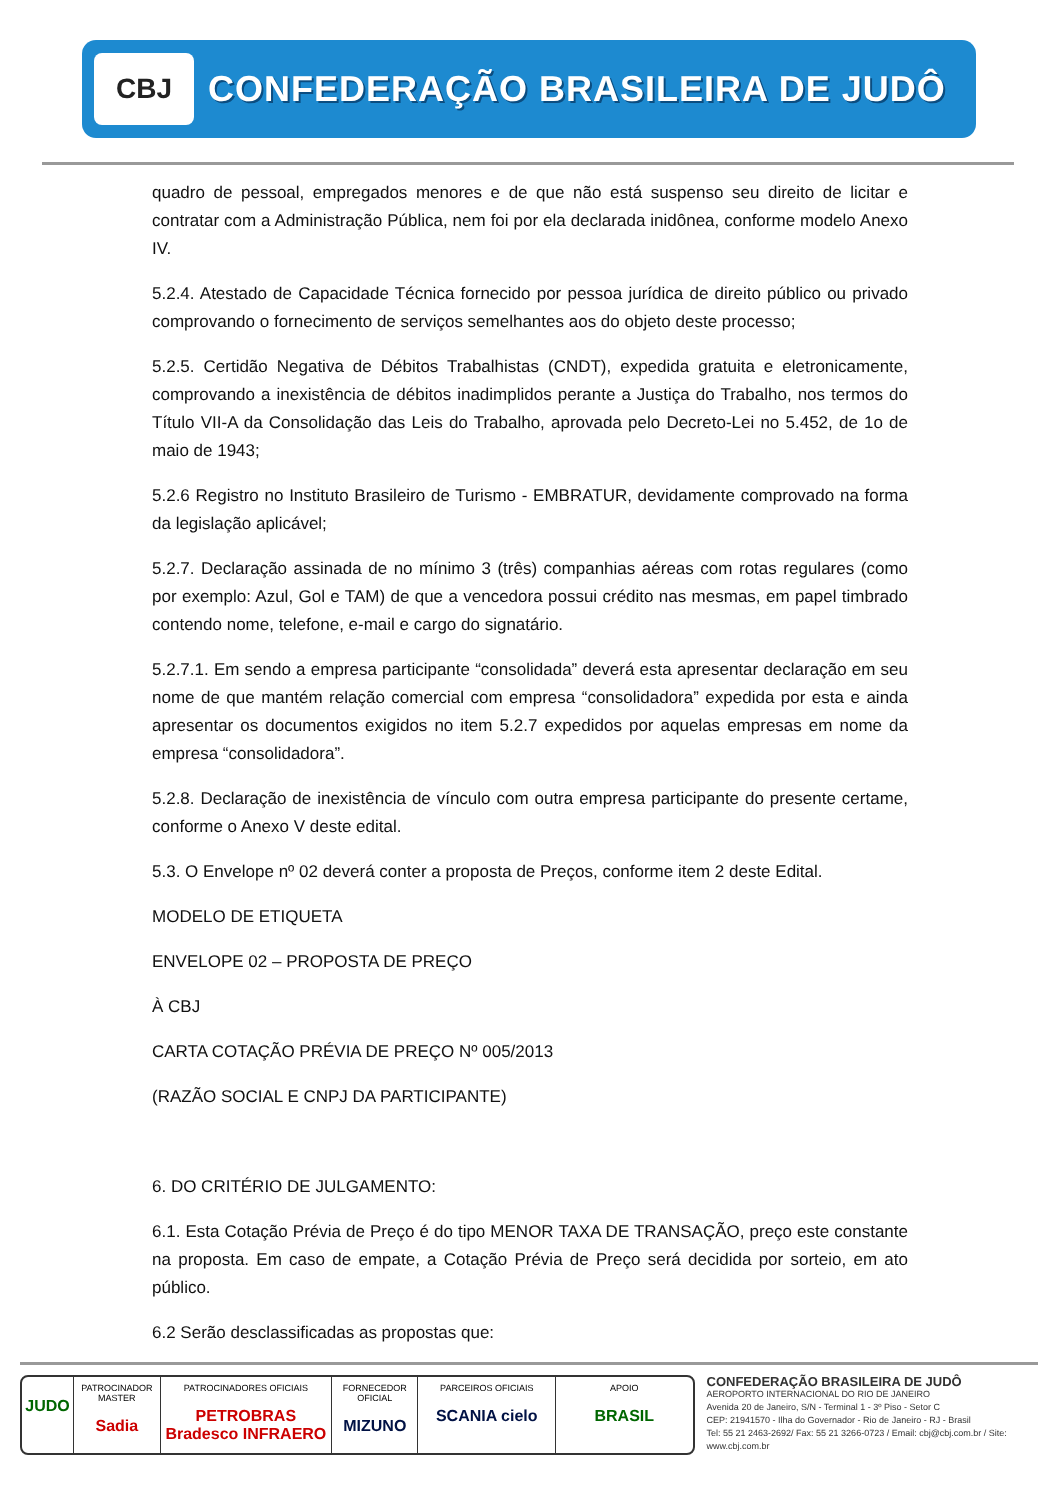CBJ
CONFEDERAÇÃO BRASILEIRA DE JUDÔ
quadro de pessoal, empregados menores e de que não está suspenso seu direito de licitar e contratar com a Administração Pública, nem foi por ela declarada inidônea, conforme modelo Anexo IV.
5.2.4. Atestado de Capacidade Técnica fornecido por pessoa jurídica de direito público ou privado comprovando o fornecimento de serviços semelhantes aos do objeto deste processo;
5.2.5. Certidão Negativa de Débitos Trabalhistas (CNDT), expedida gratuita e eletronicamente, comprovando a inexistência de débitos inadimplidos perante a Justiça do Trabalho, nos termos do Título VII-A da Consolidação das Leis do Trabalho, aprovada pelo Decreto-Lei no 5.452, de 1o de maio de 1943;
5.2.6 Registro no Instituto Brasileiro de Turismo - EMBRATUR, devidamente comprovado na forma da legislação aplicável;
5.2.7. Declaração assinada de no mínimo 3 (três) companhias aéreas com rotas regulares (como por exemplo: Azul, Gol e TAM) de que a vencedora possui crédito nas mesmas, em papel timbrado contendo nome, telefone, e-mail e cargo do signatário.
5.2.7.1. Em sendo a empresa participante “consolidada” deverá esta apresentar declaração em seu nome de que mantém relação comercial com empresa “consolidadora” expedida por esta e ainda apresentar os documentos exigidos no item 5.2.7 expedidos por aquelas empresas em nome da empresa “consolidadora”.
5.2.8. Declaração de inexistência de vínculo com outra empresa participante do presente certame, conforme o Anexo V deste edital.
5.3. O Envelope nº 02 deverá conter a proposta de Preços, conforme item 2 deste Edital.
MODELO DE ETIQUETA
ENVELOPE 02 – PROPOSTA DE PREÇO
À CBJ
CARTA COTAÇÃO PRÉVIA DE PREÇO Nº 005/2013
(RAZÃO SOCIAL E CNPJ DA PARTICIPANTE)
6. DO CRITÉRIO DE JULGAMENTO:
6.1. Esta Cotação Prévia de Preço é do tipo MENOR TAXA DE TRANSAÇÃO, preço este constante na proposta. Em caso de empate, a Cotação Prévia de Preço será decidida por sorteio, em ato público.
6.2 Serão desclassificadas as propostas que:
JUDO
PATROCINADOR MASTER
Sadia
PATROCINADORES OFICIAIS
PETROBRAS Bradesco INFRAERO
FORNECEDOR OFICIAL
MIZUNO
PARCEIROS OFICIAIS
SCANIA cielo
APOIO
BRASIL
CONFEDERAÇÃO BRASILEIRA DE JUDÔ
AEROPORTO INTERNACIONAL DO RIO DE JANEIRO
Avenida 20 de Janeiro, S/N - Terminal 1 - 3º Piso - Setor C
CEP: 21941570 - Ilha do Governador - Rio de Janeiro - RJ - Brasil
Tel: 55 21 2463-2692/ Fax: 55 21 3266-0723 / Email: cbj@cbj.com.br / Site: www.cbj.com.br